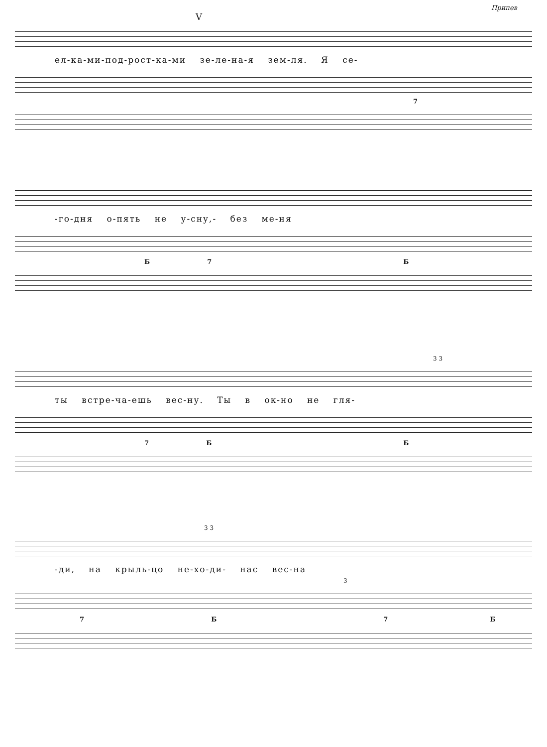Припев
V
ел-ка-ми-под-рост-ка-ми зе-ле-на-я зем-ля. Я се-
7
-го-дня о-пять не у-сну,- без ме-ня
Б 7 Б
3 3
ты встре-ча-ешь вес-ну. Ты в ок-но не гля-
7 Б Б
3 3
-ди, на крыль-цо не-хо-ди- нас вес-на
3
7 Б 7 Б